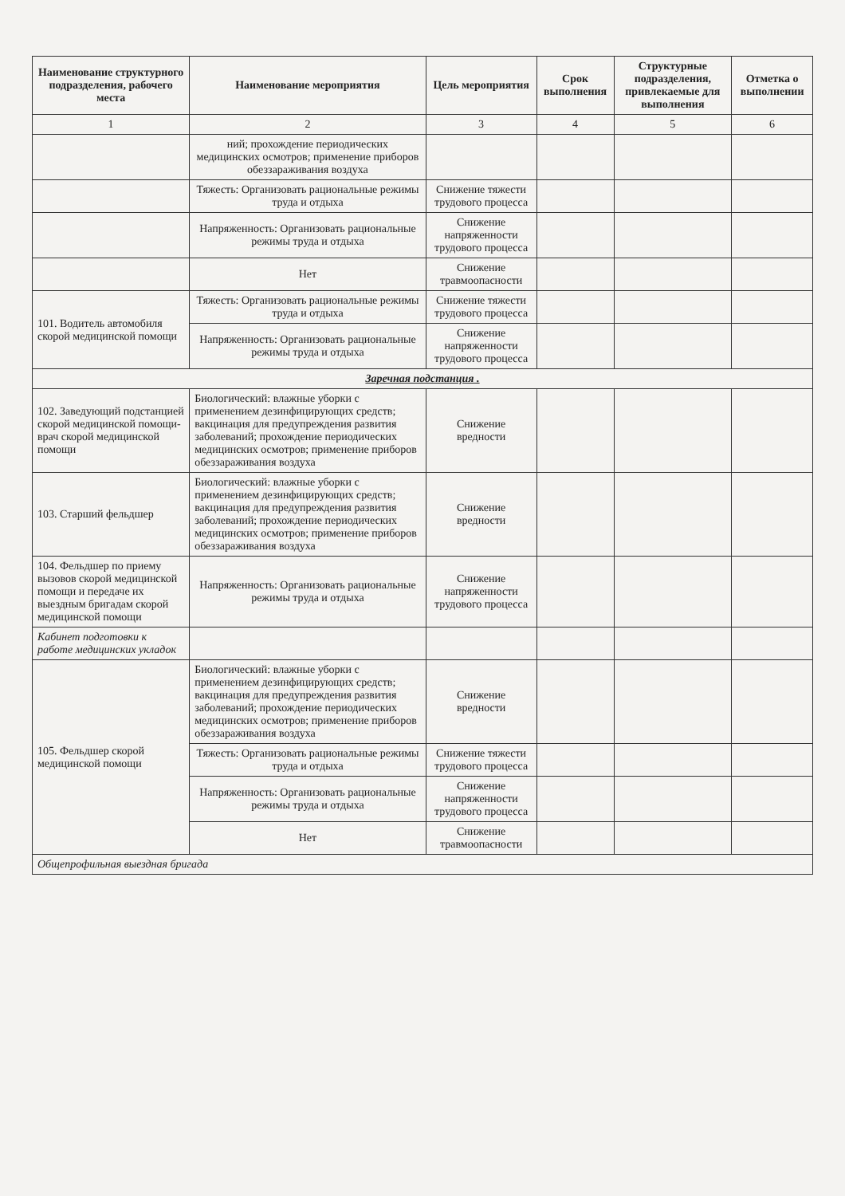| Наименование структурного подразделения, рабочего места | Наименование мероприятия | Цель мероприятия | Срок выполнения | Структурные подразделения, привлекаемые для выполнения | Отметка о выполнении |
| --- | --- | --- | --- | --- | --- |
| 1 | 2 | 3 | 4 | 5 | 6 |
| | ний; прохождение периодических медицинских осмотров; применение приборов обеззараживания воздуха | | | | |
| | Тяжесть: Организовать рациональные режимы труда и отдыха | Снижение тяжести трудового процесса | | | |
| | Напряженность: Организовать рациональные режимы труда и отдыха | Снижение напряженности трудового процесса | | | |
| | Нет | Снижение травмоопасности | | | |
| 101. Водитель автомобиля скорой медицинской помощи | Тяжесть: Организовать рациональные режимы труда и отдыха | Снижение тяжести трудового процесса | | | |
| | Напряженность: Организовать рациональные режимы труда и отдыха | Снижение напряженности трудового процесса | | | |
| Заречная подстанция . | | | | | |
| 102. Заведующий подстанцией скорой медицинской помощи-врач скорой медицинской помощи | Биологический: влажные уборки с применением дезинфицирующих средств; вакцинация для предупреждения развития заболеваний; прохождение периодических медицинских осмотров; применение приборов обеззараживания воздуха | Снижение вредности | | | |
| 103. Старший фельдшер | Биологический: влажные уборки с применением дезинфицирующих средств; вакцинация для предупреждения развития заболеваний; прохождение периодических медицинских осмотров; применение приборов обеззараживания воздуха | Снижение вредности | | | |
| 104. Фельдшер по приему вызовов скорой медицинской помощи и передаче их выездным бригадам скорой медицинской помощи | Напряженность: Организовать рациональные режимы труда и отдыха | Снижение напряженности трудового процесса | | | |
| Кабинет подготовки к работе медицинских укладок | | | | | |
| 105. Фельдшер скорой медицинской помощи | Биологический: влажные уборки с применением дезинфицирующих средств; вакцинация для предупреждения развития заболеваний; прохождение периодических медицинских осмотров; применение приборов обеззараживания воздуха | Снижение вредности | | | |
| | Тяжесть: Организовать рациональные режимы труда и отдыха | Снижение тяжести трудового процесса | | | |
| | Напряженность: Организовать рациональные режимы труда и отдыха | Снижение напряженности трудового процесса | | | |
| | Нет | Снижение травмоопасности | | | |
| Общепрофильная выездная бригада | | | | | |